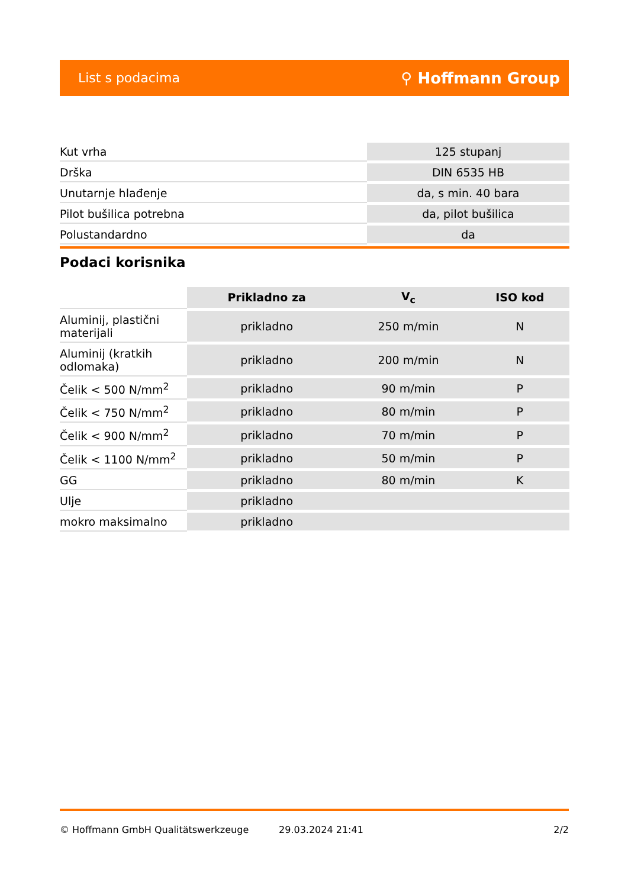List s podacima ⚲ Hoffmann Group
| Kut vrha | 125 stupanj |
| Drška | DIN 6535 HB |
| Unutarnje hlađenje | da, s min. 40 bara |
| Pilot bušilica potrebna | da, pilot bušilica |
| Polustandardno | da |
Podaci korisnika
| | Prikladno za | V<sub>c</sub> | ISO kod |
| --- | --- | --- | --- |
| Aluminij, plastični materijali | prikladno | 250 m/min | N |
| Aluminij (kratkih odlomaka) | prikladno | 200 m/min | N |
| Čelik < 500 N/mm<sup>2</sup> | prikladno | 90 m/min | P |
| Čelik < 750 N/mm<sup>2</sup> | prikladno | 80 m/min | P |
| Čelik < 900 N/mm<sup>2</sup> | prikladno | 70 m/min | P |
| Čelik < 1100 N/mm<sup>2</sup> | prikladno | 50 m/min | P |
| GG | prikladno | 80 m/min | K |
| Ulje | prikladno | | |
| mokro maksimalno | prikladno | | |
© Hoffmann GmbH Qualitätswerkzeuge 29.03.2024 21:41 2/2